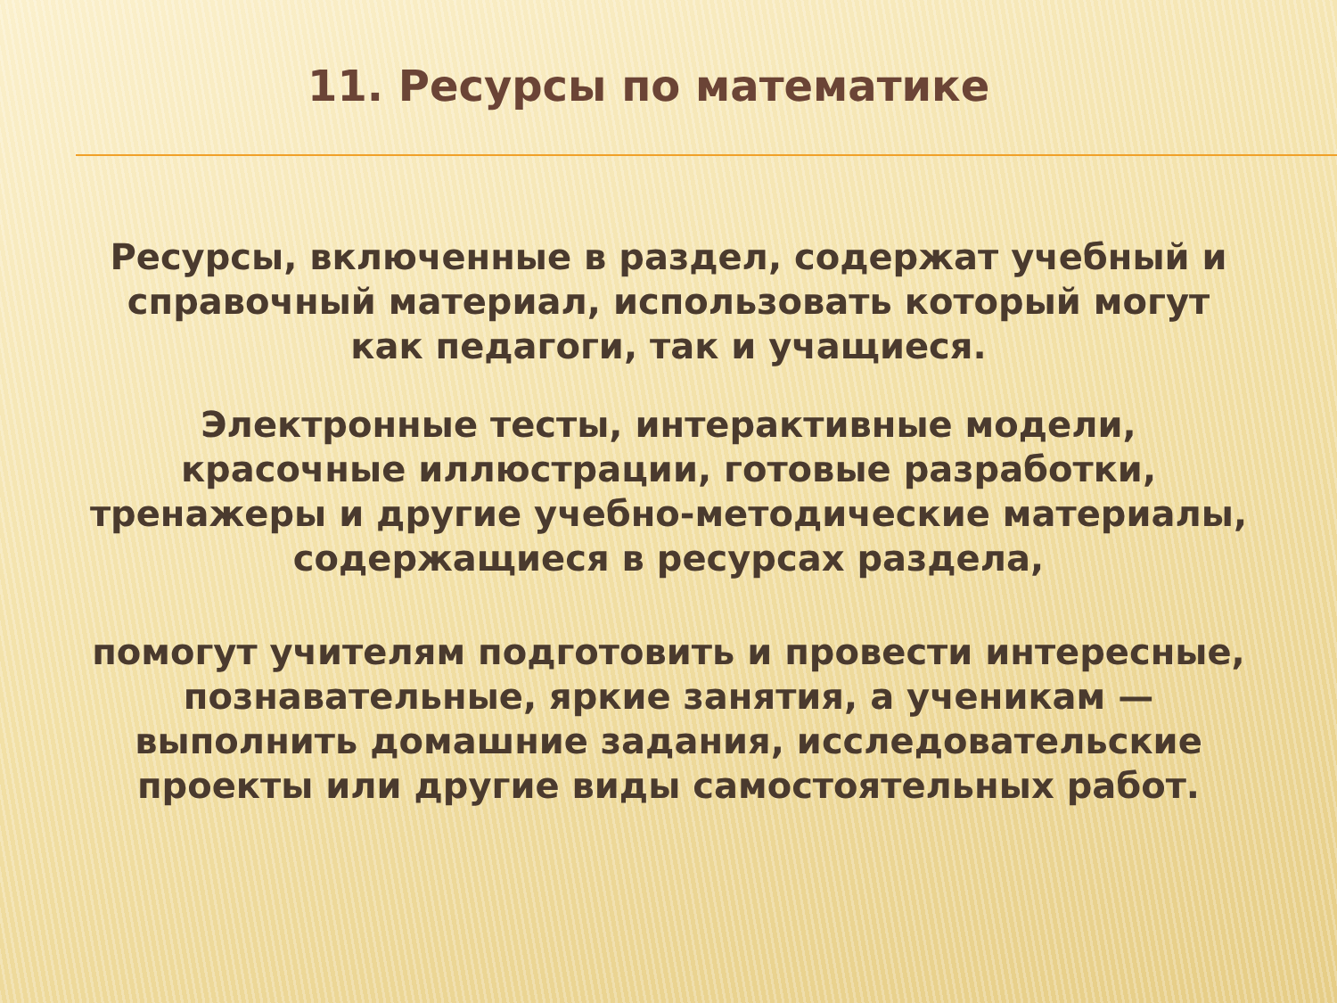11. Ресурсы по математике
Ресурсы, включенные в раздел, содержат учебный и справочный материал, использовать который могут как педагоги, так и учащиеся.
Электронные тесты, интерактивные модели, красочные иллюстрации, готовые разработки, тренажеры и другие учебно-методические материалы, содержащиеся в ресурсах раздела,
помогут учителям подготовить и провести интересные, познавательные, яркие занятия, а ученикам — выполнить домашние задания, исследовательские проекты или другие виды самостоятельных работ.